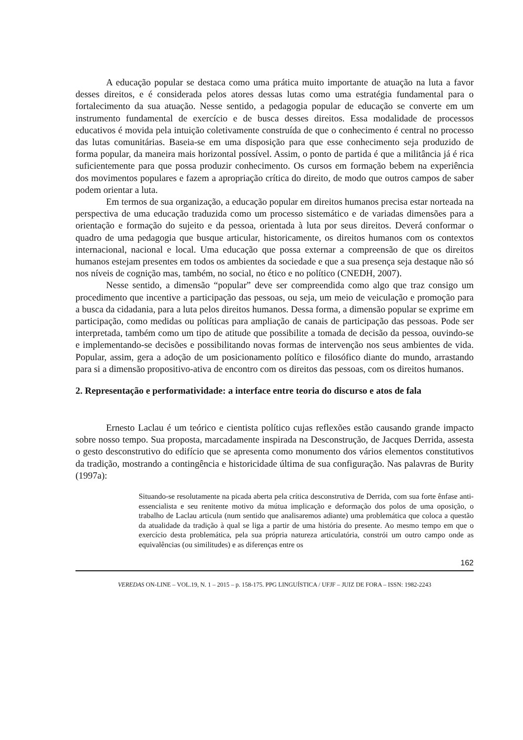A educação popular se destaca como uma prática muito importante de atuação na luta a favor desses direitos, e é considerada pelos atores dessas lutas como uma estratégia fundamental para o fortalecimento da sua atuação. Nesse sentido, a pedagogia popular de educação se converte em um instrumento fundamental de exercício e de busca desses direitos. Essa modalidade de processos educativos é movida pela intuição coletivamente construída de que o conhecimento é central no processo das lutas comunitárias. Baseia-se em uma disposição para que esse conhecimento seja produzido de forma popular, da maneira mais horizontal possível. Assim, o ponto de partida é que a militância já é rica suficientemente para que possa produzir conhecimento. Os cursos em formação bebem na experiência dos movimentos populares e fazem a apropriação crítica do direito, de modo que outros campos de saber podem orientar a luta.
Em termos de sua organização, a educação popular em direitos humanos precisa estar norteada na perspectiva de uma educação traduzida como um processo sistemático e de variadas dimensões para a orientação e formação do sujeito e da pessoa, orientada à luta por seus direitos. Deverá conformar o quadro de uma pedagogia que busque articular, historicamente, os direitos humanos com os contextos internacional, nacional e local. Uma educação que possa externar a compreensão de que os direitos humanos estejam presentes em todos os ambientes da sociedade e que a sua presença seja destaque não só nos níveis de cognição mas, também, no social, no ético e no político (CNEDH, 2007).
Nesse sentido, a dimensão “popular” deve ser compreendida como algo que traz consigo um procedimento que incentive a participação das pessoas, ou seja, um meio de veiculação e promoção para a busca da cidadania, para a luta pelos direitos humanos. Dessa forma, a dimensão popular se exprime em participação, como medidas ou políticas para ampliação de canais de participação das pessoas. Pode ser interpretada, também como um tipo de atitude que possibilite a tomada de decisão da pessoa, ouvindo-se e implementando-se decisões e possibilitando novas formas de intervenção nos seus ambientes de vida. Popular, assim, gera a adoção de um posicionamento político e filosófico diante do mundo, arrastando para si a dimensão propositivo-ativa de encontro com os direitos das pessoas, com os direitos humanos.
2. Representação e performatividade: a interface entre teoria do discurso e atos de fala
Ernesto Laclau é um teórico e cientista político cujas reflexões estão causando grande impacto sobre nosso tempo. Sua proposta, marcadamente inspirada na Desconstrução, de Jacques Derrida, assesta o gesto desconstrutivo do edifício que se apresenta como monumento dos vários elementos constitutivos da tradição, mostrando a contingência e historicidade última de sua configuração. Nas palavras de Burity (1997a):
Situando-se resolutamente na picada aberta pela crítica desconstrutiva de Derrida, com sua forte ênfase anti-essencialista e seu renitente motivo da mútua implicação e deformação dos polos de uma oposição, o trabalho de Laclau articula (num sentido que analisaremos adiante) uma problemática que coloca a questão da atualidade da tradição à qual se liga a partir de uma história do presente. Ao mesmo tempo em que o exercício desta problemática, pela sua própria natureza articulatória, constrói um outro campo onde as equivalências (ou similitudes) e as diferenças entre os
162
VEREDAS ON-LINE – VOL.19, N. 1 – 2015 – p. 158-175. PPG LINGUÍSTICA / UFJF – JUIZ DE FORA – ISSN: 1982-2243